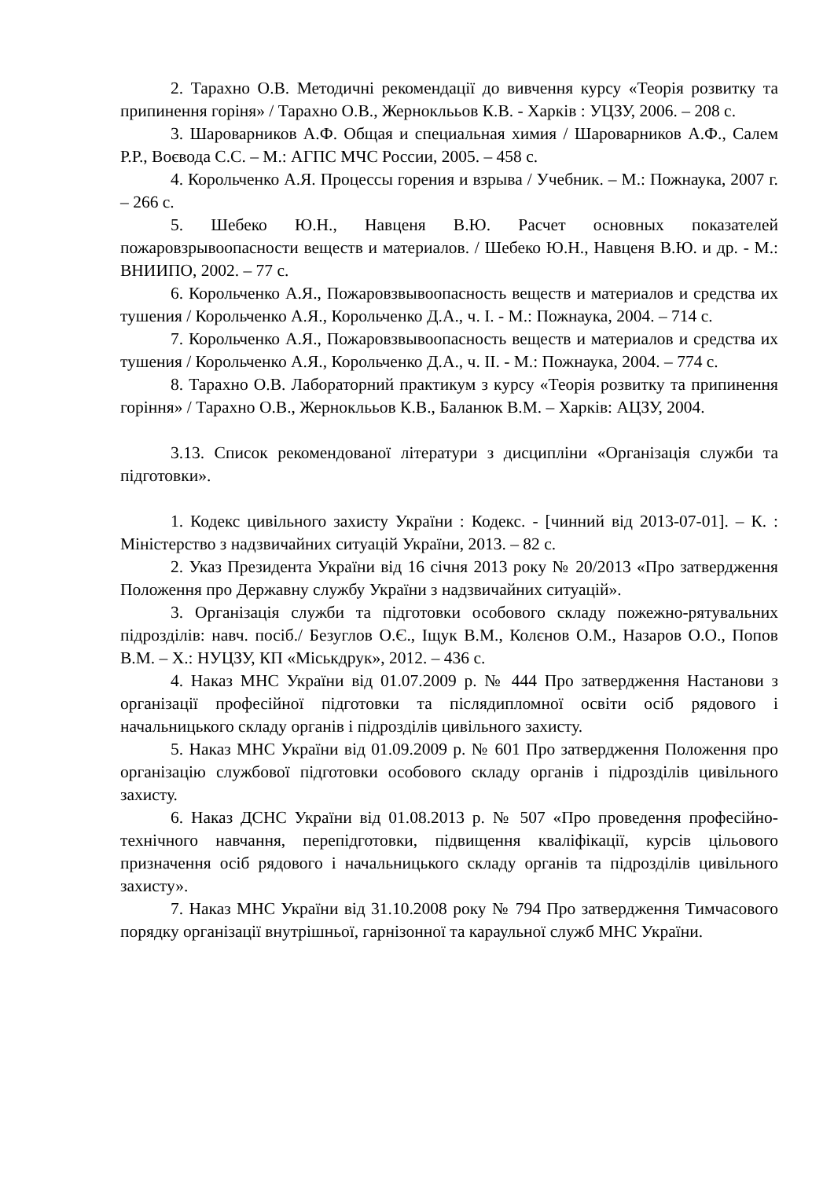2. Тарахно О.В. Методичні рекомендації до вивчення курсу «Теорія розвитку та припинення горіня» / Тарахно О.В., Жерноклььов К.В. - Харків : УЦЗУ, 2006. – 208 с.
3. Шароварников А.Ф. Общая и специальная химия / Шароварников А.Ф., Салем Р.Р., Воєвода С.С. – М.: АГПС МЧС России, 2005. – 458 с.
4. Корольченко А.Я. Процессы горения и взрыва / Учебник. – М.: Пожнаука, 2007 г. – 266 с.
5. Шебеко Ю.Н., Навценя В.Ю. Расчет основных показателей пожаровзрывоопасности веществ и материалов. / Шебеко Ю.Н., Навценя В.Ю. и др. - М.: ВНИИПО, 2002. – 77 с.
6. Корольченко А.Я., Пожаровзвывоопасность веществ и материалов и средства их тушения / Корольченко А.Я., Корольченко Д.А., ч. I. - М.: Пожнаука, 2004. – 714 с.
7. Корольченко А.Я., Пожаровзвывоопасность веществ и материалов и средства их тушения / Корольченко А.Я., Корольченко Д.А., ч. II. - М.: Пожнаука, 2004. – 774 с.
8. Тарахно О.В. Лабораторний практикум з курсу «Теорія розвитку та припинення горіння» / Тарахно О.В., Жерноклььов К.В., Баланюк В.М. – Харків: АЦЗУ, 2004.
3.13. Список рекомендованої літератури з дисципліни «Організація служби та підготовки».
1. Кодекс цивільного захисту України : Кодекс. - [чинний від 2013-07-01]. – К. : Міністерство з надзвичайних ситуацій України, 2013. – 82 с.
2. Указ Президента України від 16 січня 2013 року № 20/2013 «Про затвердження Положення про Державну службу України з надзвичайних ситуацій».
3. Організація служби та підготовки особового складу пожежно-рятувальних підрозділів: навч. посіб./ Безуглов О.Є., Іщук В.М., Колєнов О.М., Назаров О.О., Попов В.М. – Х.: НУЦЗУ, КП «Міськдрук», 2012. – 436 с.
4. Наказ МНС України від 01.07.2009 р. № 444 Про затвердження Настанови з організації професійної підготовки та післядипломної освіти осіб рядового і начальницького складу органів і підрозділів цивільного захисту.
5. Наказ МНС України від 01.09.2009 р. № 601 Про затвердження Положення про організацію службової підготовки особового складу органів і підрозділів цивільного захисту.
6. Наказ ДСНС України від 01.08.2013 р. № 507 «Про проведення професійно-технічного навчання, перепідготовки, підвищення кваліфікації, курсів цільового призначення осіб рядового і начальницького складу органів та підрозділів цивільного захисту».
7. Наказ МНС України від 31.10.2008 року № 794 Про затвердження Тимчасового порядку організації внутрішньої, гарнізонної та караульної служб МНС України.